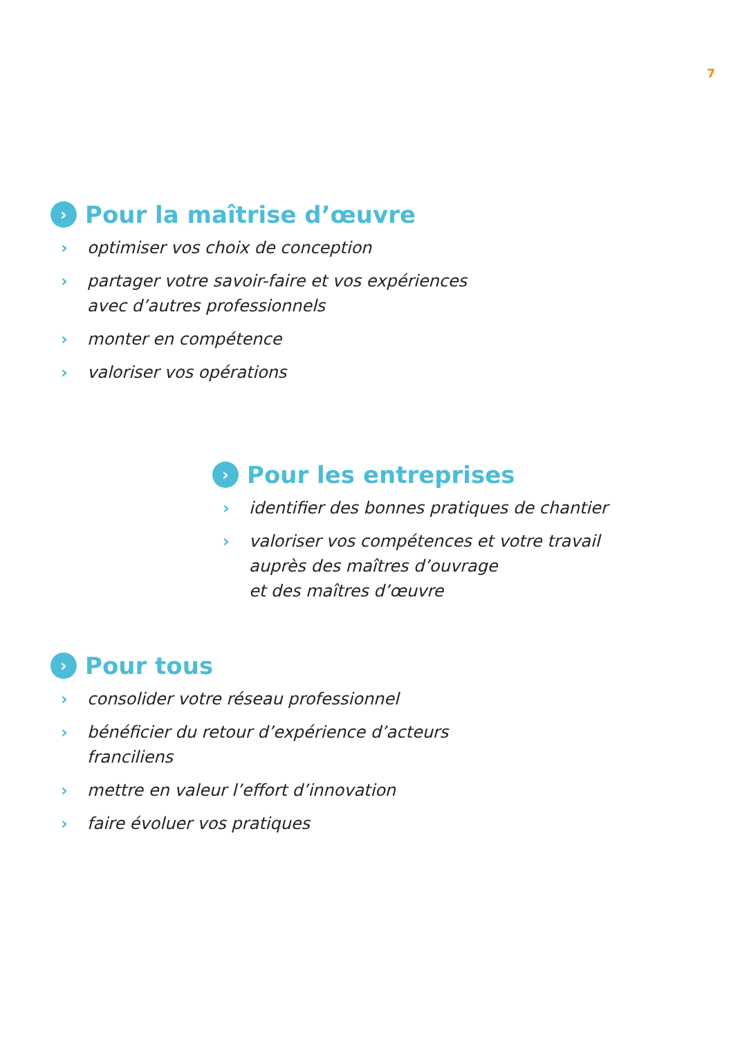7
› Pour la maîtrise d’œuvre
› optimiser vos choix de conception
› partager votre savoir-faire et vos expériences
avec d’autres professionnels
› monter en compétence
› valoriser vos opérations
› Pour les entreprises
› identifier des bonnes pratiques de chantier
› valoriser vos compétences et votre travail
auprès des maîtres d’ouvrage
et des maîtres d’œuvre
› Pour tous
› consolider votre réseau professionnel
› bénéficier du retour d’expérience d’acteurs
franciliens
› mettre en valeur l’effort d’innovation
› faire évoluer vos pratiques